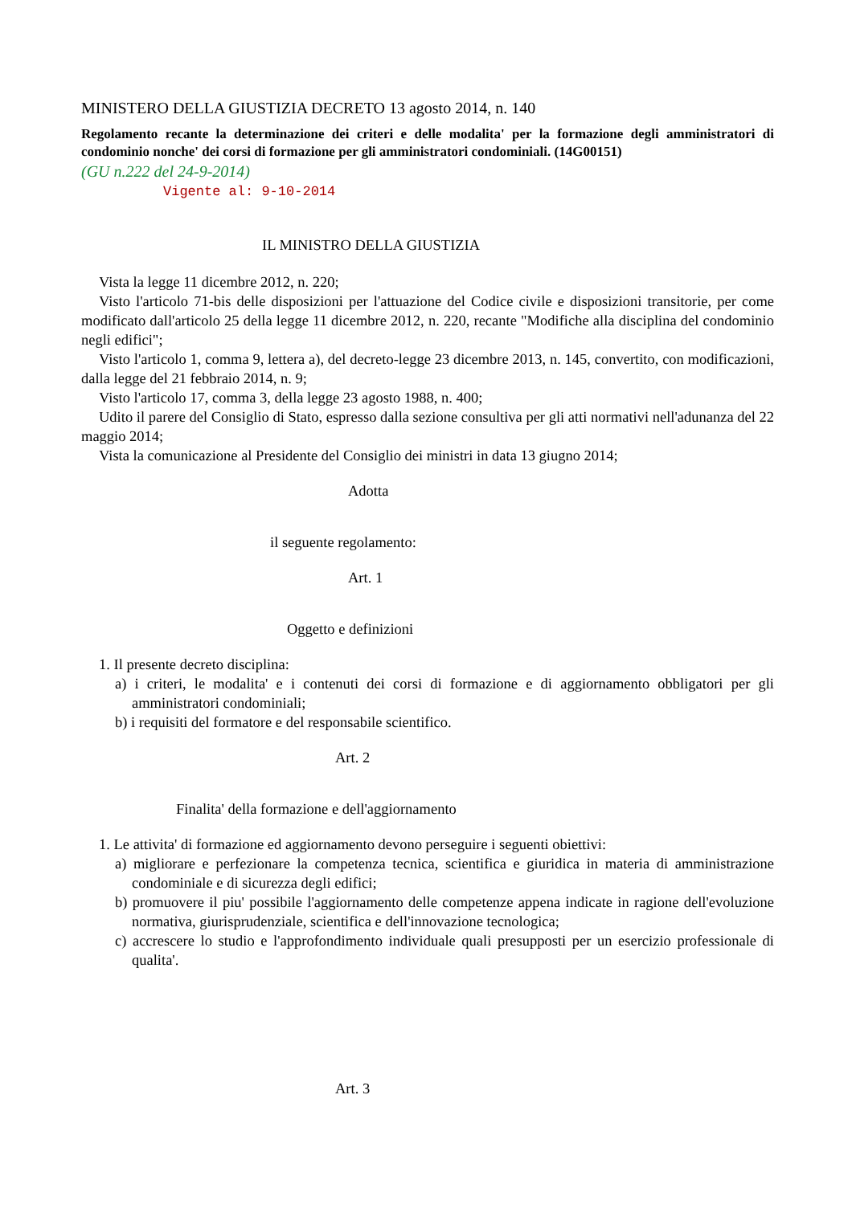MINISTERO DELLA GIUSTIZIA DECRETO 13 agosto 2014, n. 140
Regolamento recante la determinazione dei criteri e delle modalita' per la formazione degli amministratori di condominio nonche' dei corsi di formazione per gli amministratori condominiali. (14G00151)
(GU n.222 del 24-9-2014)
Vigente al: 9-10-2014
IL MINISTRO DELLA GIUSTIZIA
Vista la legge 11 dicembre 2012, n. 220;
Visto l'articolo 71-bis delle disposizioni per l'attuazione del Codice civile e disposizioni transitorie, per come modificato dall'articolo 25 della legge 11 dicembre 2012, n. 220, recante "Modifiche alla disciplina del condominio negli edifici";
Visto l'articolo 1, comma 9, lettera a), del decreto-legge 23 dicembre 2013, n. 145, convertito, con modificazioni, dalla legge del 21 febbraio 2014, n. 9;
Visto l'articolo 17, comma 3, della legge 23 agosto 1988, n. 400;
Udito il parere del Consiglio di Stato, espresso dalla sezione consultiva per gli atti normativi nell'adunanza del 22 maggio 2014;
Vista la comunicazione al Presidente del Consiglio dei ministri in data 13 giugno 2014;
Adotta
il seguente regolamento:
Art. 1
Oggetto e definizioni
1. Il presente decreto disciplina:
a) i criteri, le modalita' e i contenuti dei corsi di formazione e di aggiornamento obbligatori per gli amministratori condominiali;
b) i requisiti del formatore e del responsabile scientifico.
Art. 2
Finalita' della formazione e dell'aggiornamento
1. Le attivita' di formazione ed aggiornamento devono perseguire i seguenti obiettivi:
a) migliorare e perfezionare la competenza tecnica, scientifica e giuridica in materia di amministrazione condominiale e di sicurezza degli edifici;
b) promuovere il piu' possibile l'aggiornamento delle competenze appena indicate in ragione dell'evoluzione normativa, giurisprudenziale, scientifica e dell'innovazione tecnologica;
c) accrescere lo studio e l'approfondimento individuale quali presupposti per un esercizio professionale di qualita'.
Art. 3